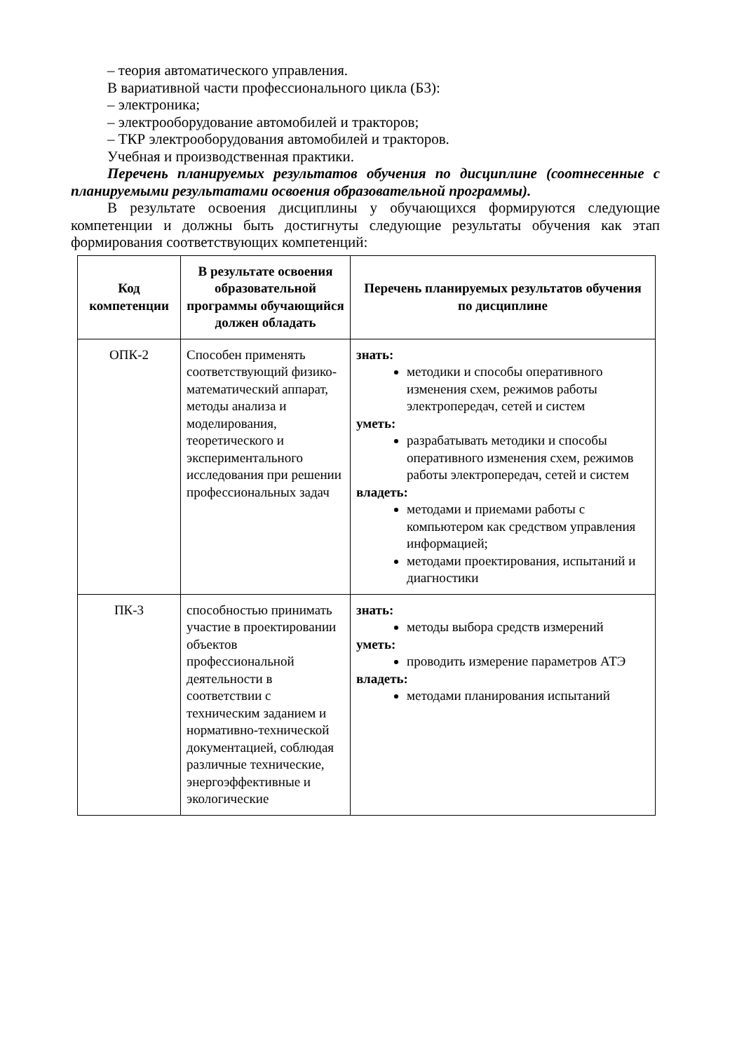– теория автоматического управления.
В вариативной части профессионального цикла (Б3):
– электроника;
– электрооборудование автомобилей и тракторов;
– ТКР электрооборудования автомобилей и тракторов.
Учебная и производственная практики.
Перечень планируемых результатов обучения по дисциплине (соотнесенные с планируемыми результатами освоения образовательной программы).
В результате освоения дисциплины у обучающихся формируются следующие компетенции и должны быть достигнуты следующие результаты обучения как этап формирования соответствующих компетенций:
| Код компетенции | В результате освоения образовательной программы обучающийся должен обладать | Перечень планируемых результатов обучения по дисциплине |
| --- | --- | --- |
| ОПК-2 | Способен применять соответствующий физико-математический аппарат, методы анализа и моделирования, теоретического и экспериментального исследования при решении профессиональных задач | знать: методики и способы оперативного изменения схем, режимов работы электропередач, сетей и систем уметь: разрабатывать методики и способы оперативного изменения схем, режимов работы электропередач, сетей и систем владеть: методами и приемами работы с компьютером как средством управления информацией; методами проектирования, испытаний и диагностики |
| ПК-3 | способностью принимать участие в проектировании объектов профессиональной деятельности в соответствии с техническим заданием и нормативно-технической документацией, соблюдая различные технические, энергоэффективные и экологические | знать: методы выбора средств измерений уметь: проводить измерение параметров АТЭ владеть: методами планирования испытаний |